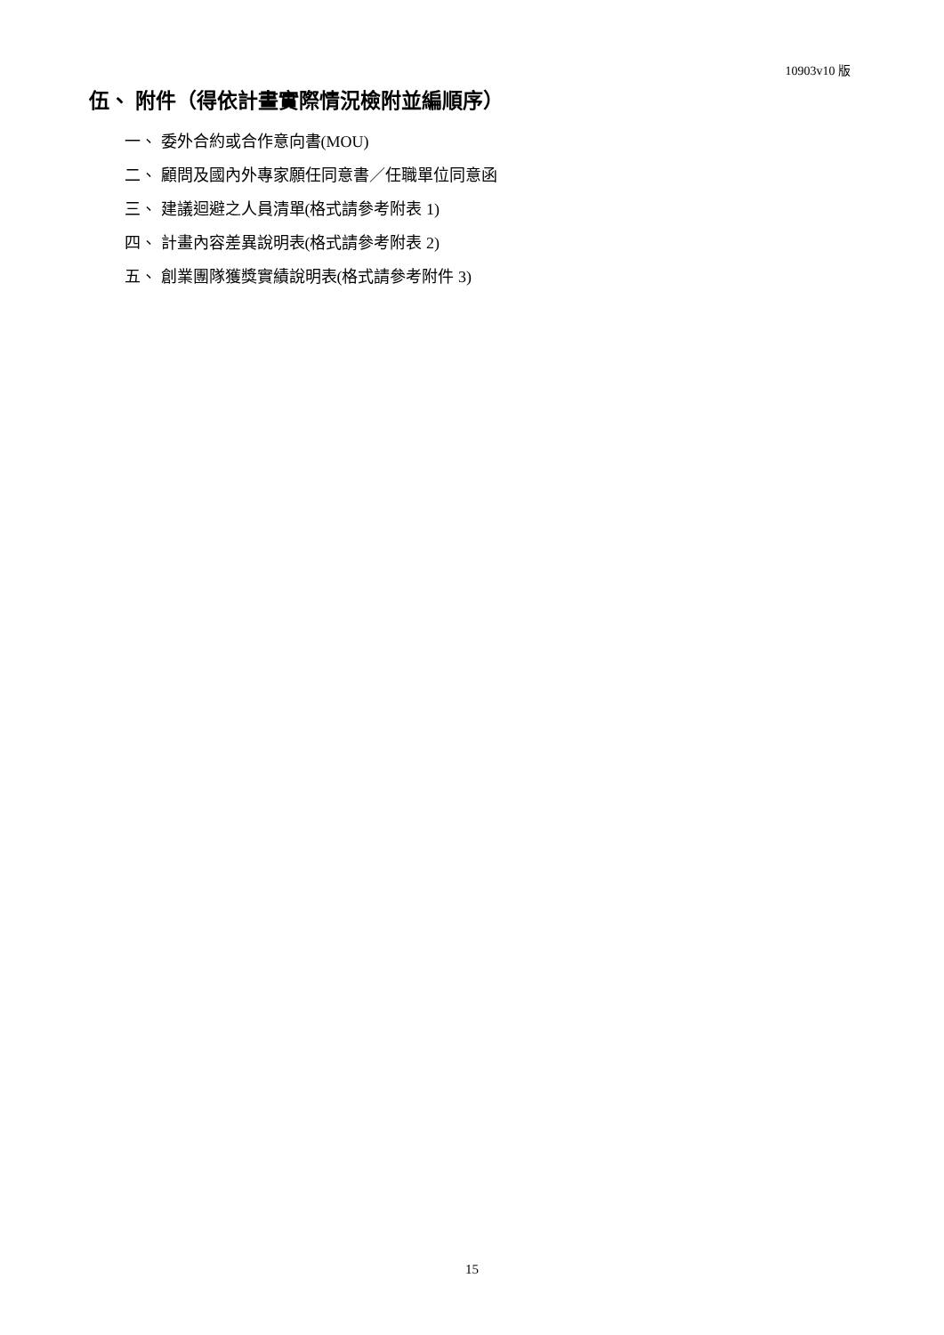10903v10 版
伍、 附件（得依計畫實際情況檢附並編順序）
一、 委外合約或合作意向書(MOU)
二、 顧問及國內外專家願任同意書／任職單位同意函
三、 建議迴避之人員清單(格式請參考附表 1)
四、 計畫內容差異說明表(格式請參考附表 2)
五、 創業團隊獲獎實績說明表(格式請參考附件 3)
15